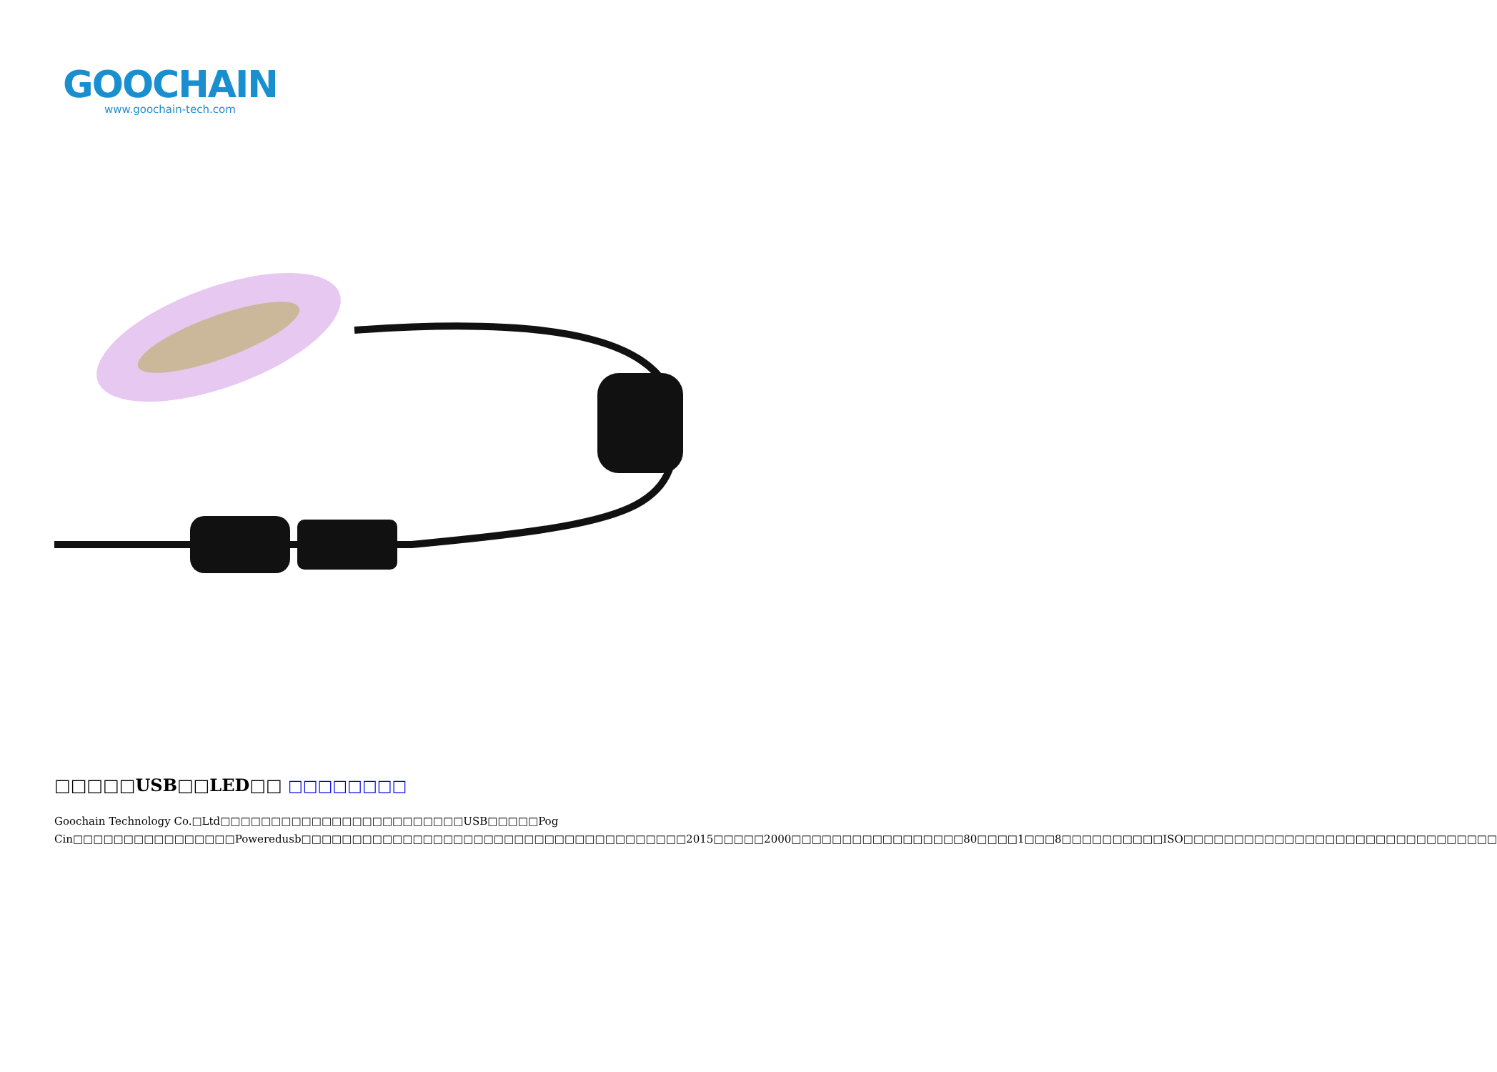GOOCHAIN
www.goochain-tech.com
□□□□□USB□□LED□□ □□□□□□□□
Goochain Technology Co.□Ltd□□□□□□□□□□□□□□□□□□□□□□□□USB□□□□□Pog Cin□□□□□□□□□□□□□□□□Poweredusb□□□□□□□□□□□□□□□□□□□□□□□□□□□□□□□□□□□□□□2015□□□□□2000□□□□□□□□□□□□□□□□□80□□□□1□□□8□□□□□□□□□□ISO□□□□□□□□□□□□□□□□□□□□□□□□□□□□□□□